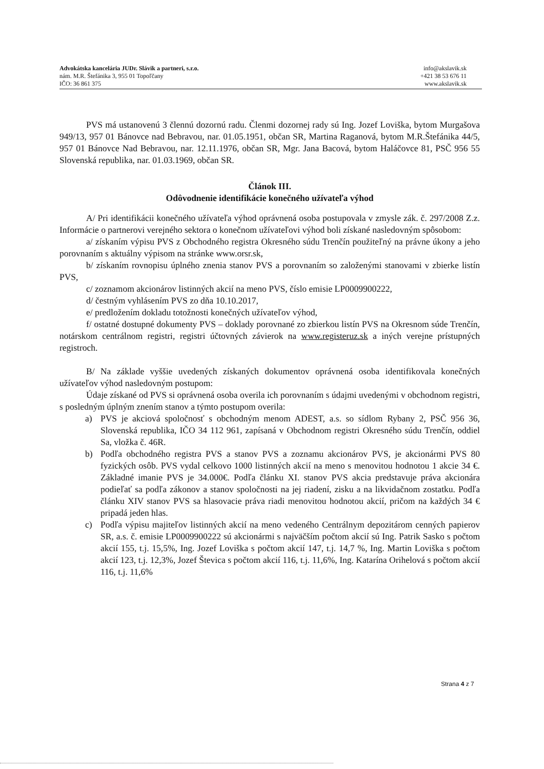Advokátska kancelária JUDr. Slávik a partneri, s.r.o.
nám. M.R. Štefánika 3, 955 01 Topoľčany
IČO: 36 861 375
info@akslavik.sk
+421 38 53 676 11
www.akslavik.sk
PVS má ustanovenú 3 člennú dozornú radu. Členmi dozornej rady sú Ing. Jozef Loviška, bytom Murgašova 949/13, 957 01 Bánovce nad Bebravou, nar. 01.05.1951, občan SR, Martina Raganová, bytom M.R.Štefánika 44/5, 957 01 Bánovce Nad Bebravou, nar. 12.11.1976, občan SR, Mgr. Jana Bacová, bytom Haláčovce 81, PSČ 956 55 Slovenská republika, nar. 01.03.1969, občan SR.
Článok III.
Odôvodnenie identifikácie konečného užívateľa výhod
A/ Pri identifikácii konečného užívateľa výhod oprávnená osoba postupovala v zmysle zák. č. 297/2008 Z.z. Informácie o partnerovi verejného sektora o konečnom užívateľovi výhod boli získané nasledovným spôsobom:
a/ získaním výpisu PVS z Obchodného registra Okresného súdu Trenčín použiteľný na právne úkony a jeho porovnaním s aktuálny výpisom na stránke www.orsr.sk,
b/ získaním rovnopisu úplného znenia stanov PVS a porovnaním so založenými stanovami v zbierke listín PVS,
c/ zoznamom akcionárov listinných akcií na meno PVS, číslo emisie LP0009900222,
d/ čestným vyhlásením PVS zo dňa 10.10.2017,
e/ predložením dokladu totožnosti konečných užívateľov výhod,
f/ ostatné dostupné dokumenty PVS – doklady porovnané zo zbierkou listín PVS na Okresnom súde Trenčín, notárskom centrálnom registri, registri účtovných závierok na www.registeruz.sk a iných verejne prístupných registroch.
B/ Na základe vyššie uvedených získaných dokumentov oprávnená osoba identifikovala konečných užívateľov výhod nasledovným postupom:
Údaje získané od PVS si oprávnená osoba overila ich porovnaním s údajmi uvedenými v obchodnom registri, s posledným úplným znením stanov a týmto postupom overila:
a) PVS je akciová spoločnosť s obchodným menom ADEST, a.s. so sídlom Rybany 2, PSČ 956 36, Slovenská republika, IČO 34 112 961, zapísaná v Obchodnom registri Okresného súdu Trenčín, oddiel Sa, vložka č. 46R.
b) Podľa obchodného registra PVS a stanov PVS a zoznamu akcionárov PVS, je akcionármi PVS 80 fyzických osôb. PVS vydal celkovo 1000 listinných akcií na meno s menovitou hodnotou 1 akcie 34 €. Základné imanie PVS je 34.000€. Podľa článku XI. stanov PVS akcia predstavuje práva akcionára podieľať sa podľa zákonov a stanov spoločnosti na jej riadení, zisku a na likvidačnom zostatku. Podľa článku XIV stanov PVS sa hlasovacie práva riadi menovitou hodnotou akcií, pričom na každých 34 € pripadá jeden hlas.
c) Podľa výpisu majiteľov listinných akcií na meno vedeného Centrálnym depozitárom cenných papierov SR, a.s. č. emisie LP0009900222 sú akcionármi s najväčším počtom akcií sú Ing. Patrik Sasko s počtom akcií 155, t.j. 15,5%, Ing. Jozef Loviška s počtom akcií 147, t.j. 14,7 %, Ing. Martin Loviška s počtom akcií 123, t.j. 12,3%, Jozef Števica s počtom akcií 116, t.j. 11,6%, Ing. Katarína Orihelová s počtom akcií 116, t.j. 11,6%
Strana 4 z 7